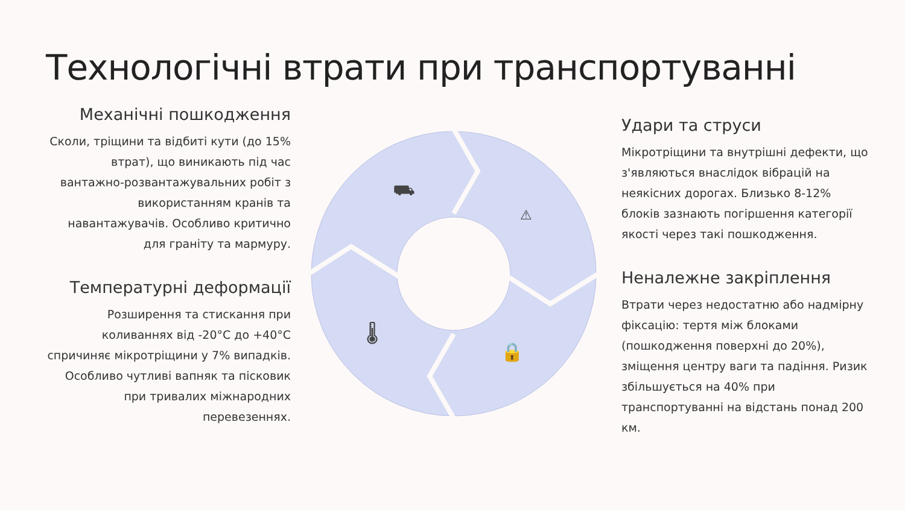Технологічні втрати при транспортуванні
Механічні пошкодження
Сколи, тріщини та відбиті кути (до 15% втрат), що виникають під час вантажно-розвантажувальних робіт з використанням кранів та навантажувачів. Особливо критично для граніту та мармуру.
Температурні деформації
Розширення та стискання при коливаннях від -20°C до +40°C спричиняє мікротріщини у 7% випадків. Особливо чутливі вапняк та пісковик при тривалих міжнародних перевезеннях.
⛟
⚠
🌡
🔒
Удари та струси
Мікротріщини та внутрішні дефекти, що з'являються внаслідок вібрацій на неякісних дорогах. Близько 8-12% блоків зазнають погіршення категорії якості через такі пошкодження.
Неналежне закріплення
Втрати через недостатню або надмірну фіксацію: тертя між блоками (пошкодження поверхні до 20%), зміщення центру ваги та падіння. Ризик збільшується на 40% при транспортуванні на відстань понад 200 км.